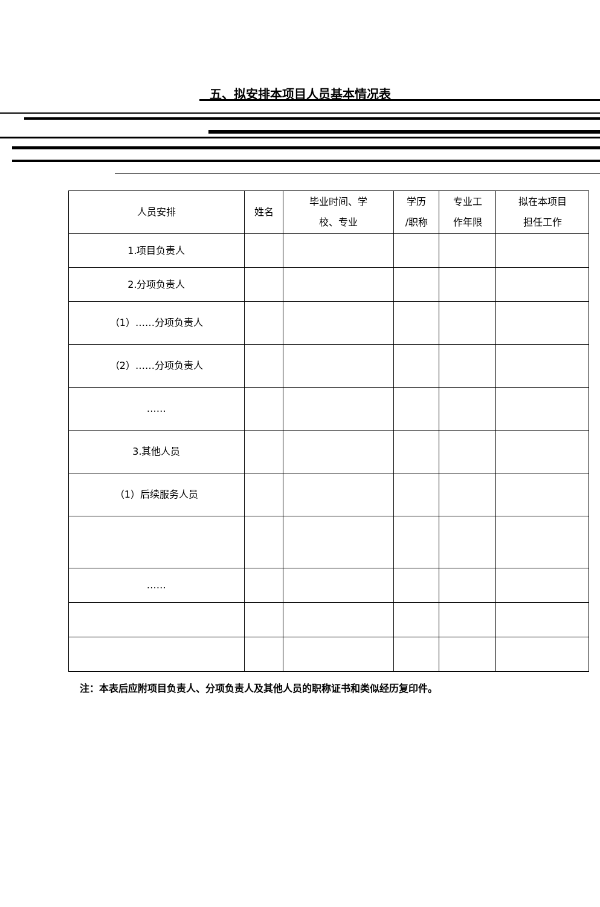五、拟安排本项目人员基本情况表
| 人员安排 | 姓名 | 毕业时间、学 校、专业 | 学历 /职称 | 专业工 作年限 | 拟在本项目 担任工作 |
| --- | --- | --- | --- | --- | --- |
| 1.项目负责人 | | | | | |
| 2.分项负责人 | | | | | |
| （1）……分项负责人 | | | | | |
| （2）……分项负责人 | | | | | |
| …… | | | | | |
| 3.其他人员 | | | | | |
| （1）后续服务人员 | | | | | |
| …… | | | | | |
注：本表后应附项目负责人、分项负责人及其他人员的职称证书和类似经历复印件。